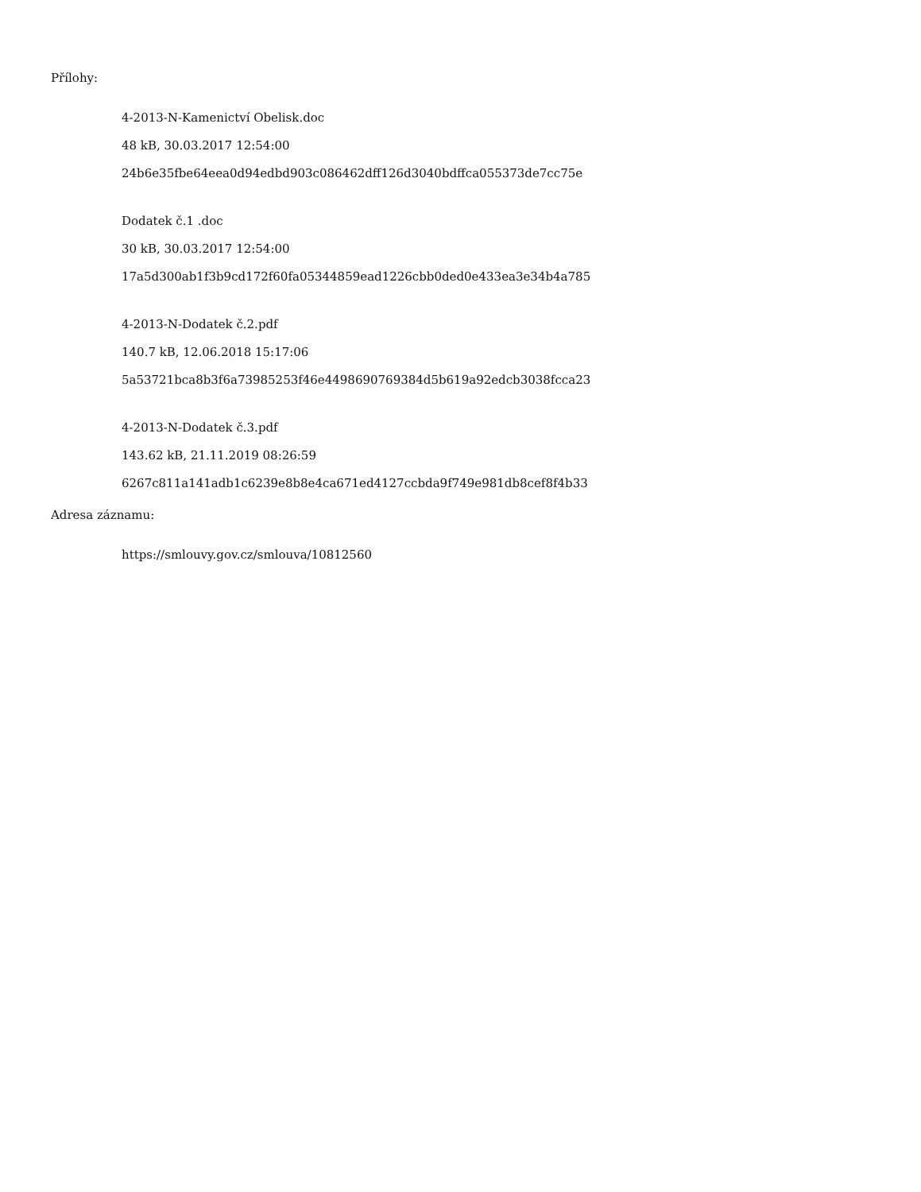Přílohy:
4-2013-N-Kamenictví Obelisk.doc
48 kB, 30.03.2017 12:54:00
24b6e35fbe64eea0d94edbd903c086462dff126d3040bdffca055373de7cc75e
Dodatek č.1 .doc
30 kB, 30.03.2017 12:54:00
17a5d300ab1f3b9cd172f60fa05344859ead1226cbb0ded0e433ea3e34b4a785
4-2013-N-Dodatek č.2.pdf
140.7 kB, 12.06.2018 15:17:06
5a53721bca8b3f6a73985253f46e4498690769384d5b619a92edcb3038fcca23
4-2013-N-Dodatek č.3.pdf
143.62 kB, 21.11.2019 08:26:59
6267c811a141adb1c6239e8b8e4ca671ed4127ccbda9f749e981db8cef8f4b33
Adresa záznamu:
https://smlouvy.gov.cz/smlouva/10812560